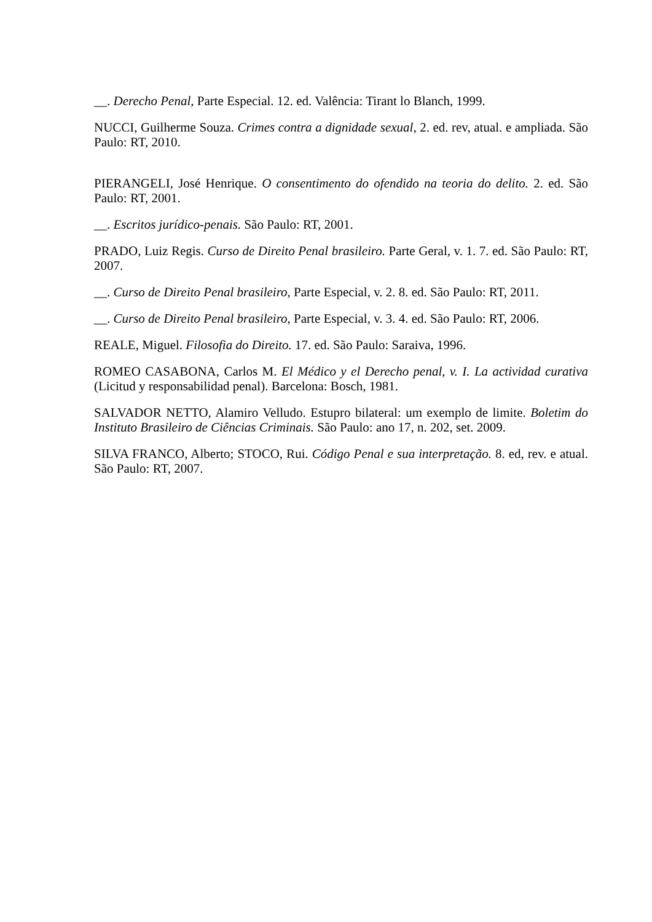__. Derecho Penal, Parte Especial. 12. ed. Valência: Tirant lo Blanch, 1999.
NUCCI, Guilherme Souza. Crimes contra a dignidade sexual, 2. ed. rev, atual. e ampliada. São Paulo: RT, 2010.
PIERANGELI, José Henrique. O consentimento do ofendido na teoria do delito. 2. ed. São Paulo: RT, 2001.
__. Escritos jurídico-penais. São Paulo: RT, 2001.
PRADO, Luiz Regis. Curso de Direito Penal brasileiro. Parte Geral, v. 1. 7. ed. São Paulo: RT, 2007.
__. Curso de Direito Penal brasileiro, Parte Especial, v. 2. 8. ed. São Paulo: RT, 2011.
__. Curso de Direito Penal brasileiro, Parte Especial, v. 3. 4. ed. São Paulo: RT, 2006.
REALE, Miguel. Filosofia do Direito. 17. ed. São Paulo: Saraiva, 1996.
ROMEO CASABONA, Carlos M. El Médico y el Derecho penal, v. I. La actividad curativa (Licitud y responsabilidad penal). Barcelona: Bosch, 1981.
SALVADOR NETTO, Alamiro Velludo. Estupro bilateral: um exemplo de limite. Boletim do Instituto Brasileiro de Ciências Criminais. São Paulo: ano 17, n. 202, set. 2009.
SILVA FRANCO, Alberto; STOCO, Rui. Código Penal e sua interpretação. 8. ed, rev. e atual. São Paulo: RT, 2007.